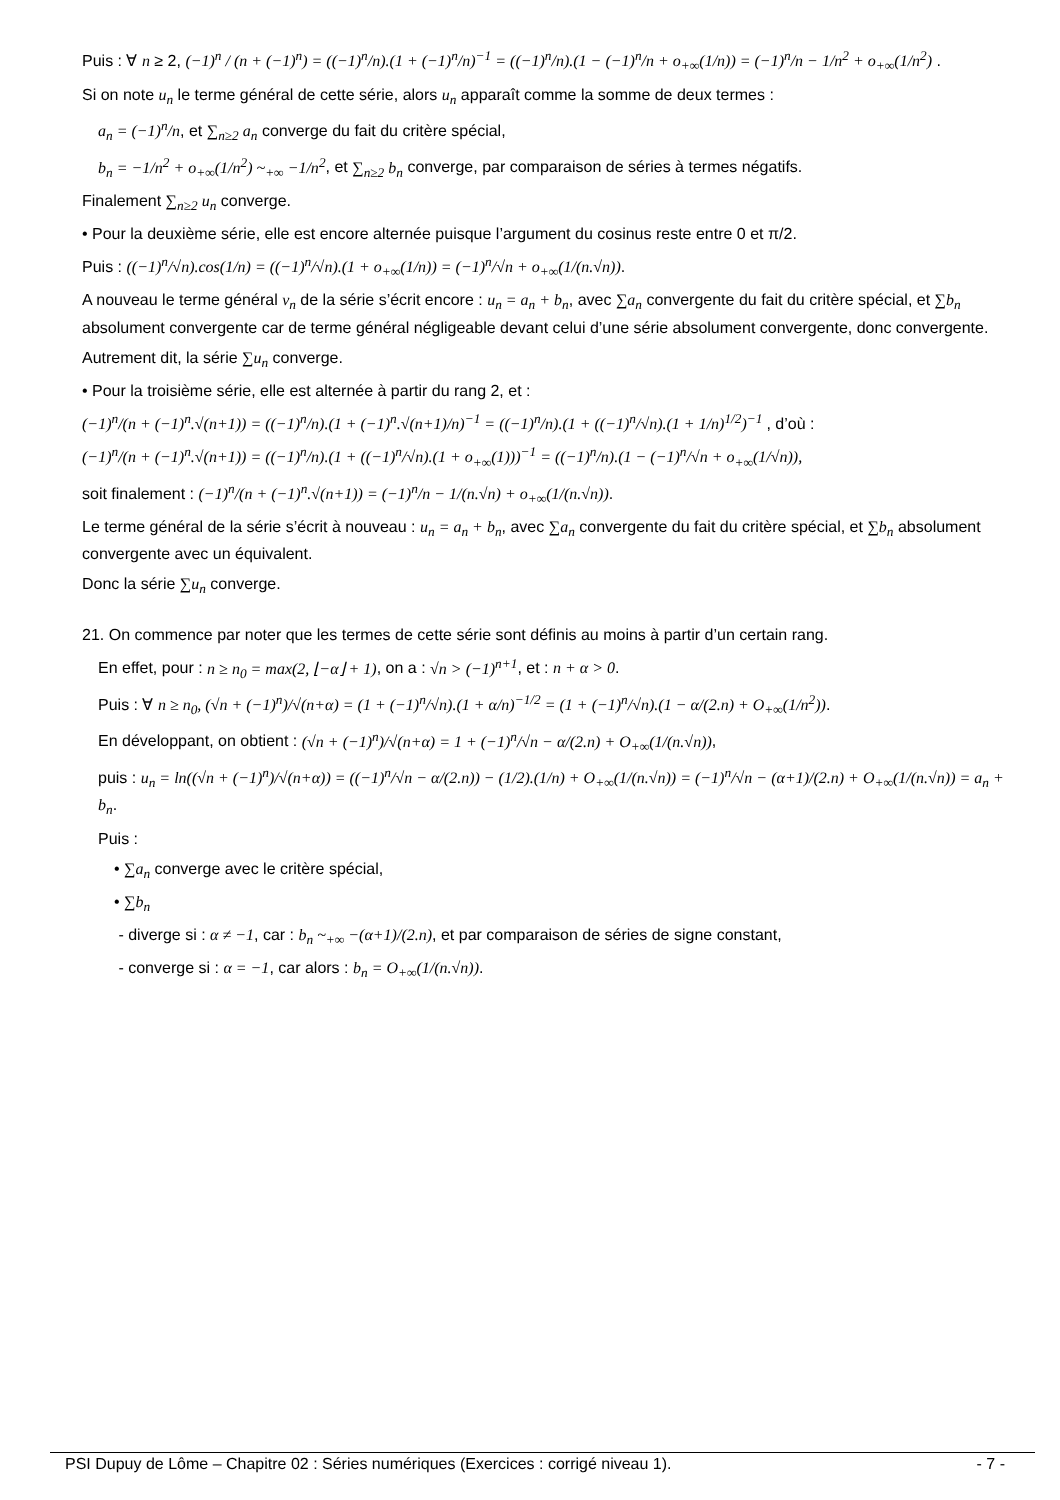Puis : ∀ n ≥ 2, (−1)<sup>n</sup> / (n + (−1)<sup>n</sup>) = ((−1)<sup>n</sup>/n).(1 + (−1)<sup>n</sup>/n)<sup>−1</sup> = ((−1)<sup>n</sup>/n).(1 − (−1)<sup>n</sup>/n + o<sub>+∞</sub>(1/n)) = (−1)<sup>n</sup>/n − 1/n<sup>2</sup> + o<sub>+∞</sub>(1/n<sup>2</sup>) .
Si on note u<sub>n</sub> le terme général de cette série, alors u<sub>n</sub> apparaît comme la somme de deux termes :
a<sub>n</sub> = (−1)<sup>n</sup>/n, et ∑<sub>n≥2</sub> a<sub>n</sub> converge du fait du critère spécial,
b<sub>n</sub> = −1/n<sup>2</sup> + o<sub>+∞</sub>(1/n<sup>2</sup>) ~<sub>+∞</sub> −1/n<sup>2</sup>, et ∑<sub>n≥2</sub> b<sub>n</sub> converge, par comparaison de séries à termes négatifs.
Finalement ∑<sub>n≥2</sub> u<sub>n</sub> converge.
• Pour la deuxième série, elle est encore alternée puisque l’argument du cosinus reste entre 0 et π/2.
Puis : ((−1)<sup>n</sup>/√n).cos(1/n) = ((−1)<sup>n</sup>/√n).(1 + o<sub>+∞</sub>(1/n)) = (−1)<sup>n</sup>/√n + o<sub>+∞</sub>(1/(n.√n)).
A nouveau le terme général v<sub>n</sub> de la série s’écrit encore : u<sub>n</sub> = a<sub>n</sub> + b<sub>n</sub>, avec ∑a<sub>n</sub> convergente du fait du critère spécial, et ∑b<sub>n</sub> absolument convergente car de terme général négligeable devant celui d’une série absolument convergente, donc convergente.
Autrement dit, la série ∑u<sub>n</sub> converge.
• Pour la troisième série, elle est alternée à partir du rang 2, et :
(−1)<sup>n</sup>/(n + (−1)<sup>n</sup>.√(n+1)) = ((−1)<sup>n</sup>/n).(1 + (−1)<sup>n</sup>.√(n+1)/n)<sup>−1</sup> = ((−1)<sup>n</sup>/n).(1 + ((−1)<sup>n</sup>/√n).(1 + 1/n)<sup>1/2</sup>)<sup>−1</sup> , d’où :
(−1)<sup>n</sup>/(n + (−1)<sup>n</sup>.√(n+1)) = ((−1)<sup>n</sup>/n).(1 + ((−1)<sup>n</sup>/√n).(1 + o<sub>+∞</sub>(1)))<sup>−1</sup> = ((−1)<sup>n</sup>/n).(1 − (−1)<sup>n</sup>/√n + o<sub>+∞</sub>(1/√n)),
soit finalement : (−1)<sup>n</sup>/(n + (−1)<sup>n</sup>.√(n+1)) = (−1)<sup>n</sup>/n − 1/(n.√n) + o<sub>+∞</sub>(1/(n.√n)).
Le terme général de la série s’écrit à nouveau : u<sub>n</sub> = a<sub>n</sub> + b<sub>n</sub>, avec ∑a<sub>n</sub> convergente du fait du critère spécial, et ∑b<sub>n</sub> absolument convergente avec un équivalent.
Donc la série ∑u<sub>n</sub> converge.
21. On commence par noter que les termes de cette série sont définis au moins à partir d’un certain rang.
En effet, pour : n ≥ n<sub>0</sub> = max(2, ⌊−α⌋ + 1), on a : √n > (−1)<sup>n+1</sup>, et : n + α > 0.
Puis : ∀ n ≥ n<sub>0</sub>, (√n + (−1)<sup>n</sup>)/√(n+α) = (1 + (−1)<sup>n</sup>/√n).(1 + α/n)<sup>−1/2</sup> = (1 + (−1)<sup>n</sup>/√n).(1 − α/(2.n) + O<sub>+∞</sub>(1/n<sup>2</sup>)).
En développant, on obtient : (√n + (−1)<sup>n</sup>)/√(n+α) = 1 + (−1)<sup>n</sup>/√n − α/(2.n) + O<sub>+∞</sub>(1/(n.√n)),
puis : u<sub>n</sub> = ln((√n + (−1)<sup>n</sup>)/√(n+α)) = ((−1)<sup>n</sup>/√n − α/(2.n)) − (1/2).(1/n) + O<sub>+∞</sub>(1/(n.√n)) = (−1)<sup>n</sup>/√n − (α+1)/(2.n) + O<sub>+∞</sub>(1/(n.√n)) = a<sub>n</sub> + b<sub>n</sub>.
Puis :
• ∑a<sub>n</sub> converge avec le critère spécial,
• ∑b<sub>n</sub>
- diverge si : α ≠ −1, car : b<sub>n</sub> ~<sub>+∞</sub> −(α+1)/(2.n), et par comparaison de séries de signe constant,
- converge si : α = −1, car alors : b<sub>n</sub> = O<sub>+∞</sub>(1/(n.√n)).
PSI Dupuy de Lôme – Chapitre 02 : Séries numériques (Exercices : corrigé niveau 1). - 7 -